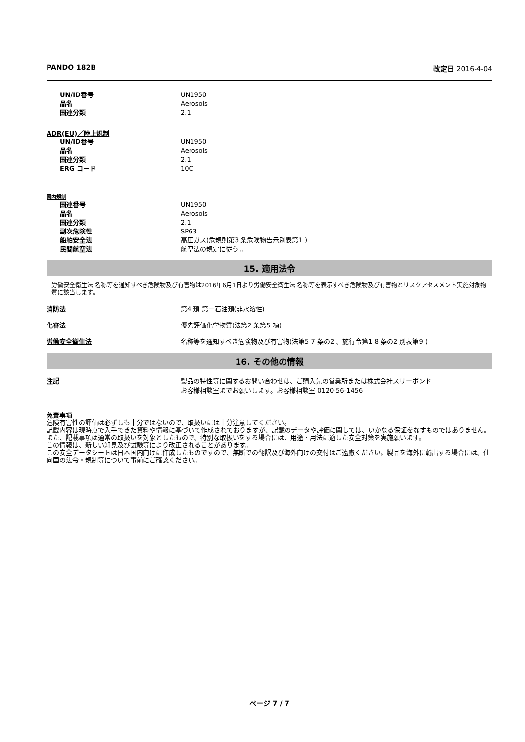PANDO 182B 改定日 2016-4-04
UN/ID番号 UN1950
品名 Aerosols
国連分類 2.1
ADR(EU)／陸上規制
UN/ID番号 UN1950
品名 Aerosols
国連分類 2.1
ERG コード 10C
国内規制
国連番号 UN1950
品名 Aerosols
国連分類 2.1
副次危険性 SP63
船舶安全法 高圧ガス(危規則第3 条危険物告示別表第1 )
民間航空法 航空法の規定に従う 。
15. 適用法令
労働安全衛生法 名称等を通知すべき危険物及び有害物は2016年6月1日より労働安全衛生法 名称等を表示すべき危険物及び有害物とリスクアセスメント実施対象物質に該当します。
消防法 第4 類 第一石油類(非水溶性)
化審法 優先評価化学物質(法第2 条第5 項)
労働安全衛生法 名称等を通知すべき危険物及び有害物(法第5 7 条の2 、施行令第1 8 条の2 別表第9 )
16. その他の情報
注記 製品の特性等に関するお問い合わせは、ご購入先の営業所または株式会社スリーボンド
お客様相談室までお願いします。お客様相談室 0120-56-1456
免責事項
危険有害性の評価は必ずしも十分ではないので、取扱いには十分注意してください。
記載内容は現時点で入手できた資料や情報に基づいて作成されておりますが、記載のデータや評価に関しては、いかなる保証をなすものではありません。また、記載事項は通常の取扱いを対象としたもので、特別な取扱いをする場合には、用途・用法に適した安全対策を実施願います。
この情報は、新しい知見及び試験等により改正されることがあります。
この安全データシートは日本国内向けに作成したものですので、無断での翻訳及び海外向けの交付はご遠慮ください。製品を海外に輸出する場合には、仕向国の法令・規制等について事前にご確認ください。
ページ 7 / 7